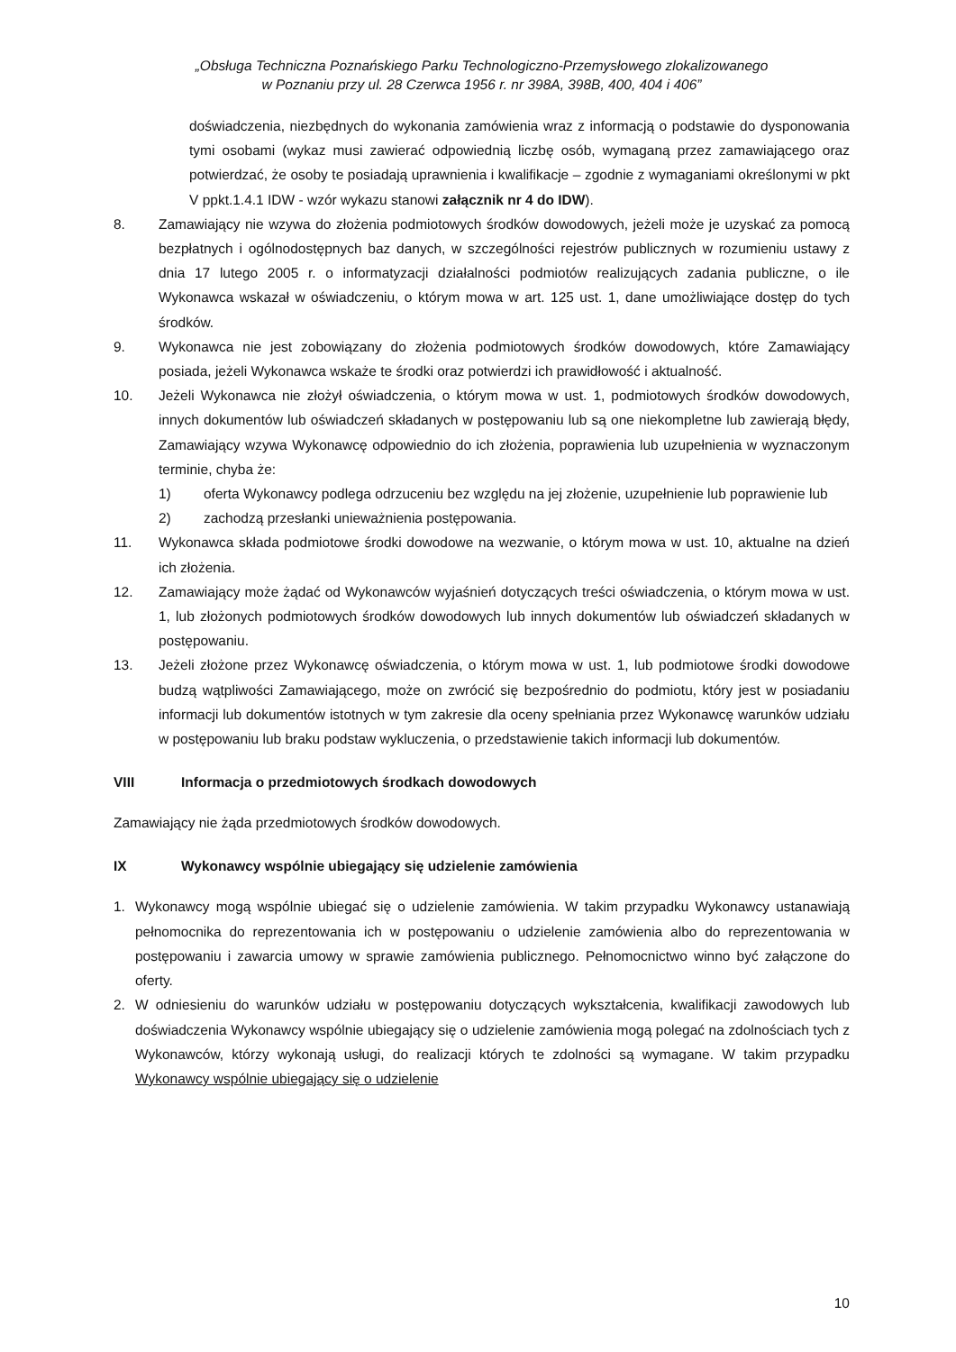„Obsługa Techniczna Poznańskiego Parku Technologiczno-Przemysłowego zlokalizowanego
w Poznaniu przy ul. 28 Czerwca 1956 r. nr 398A, 398B, 400, 404 i 406”
doświadczenia, niezbędnych do wykonania zamówienia wraz z informacją o podstawie do dysponowania tymi osobami (wykaz musi zawierać odpowiednią liczbę osób, wymaganą przez zamawiającego oraz potwierdzać, że osoby te posiadają uprawnienia i kwalifikacje – zgodnie z wymaganiami określonymi w pkt V ppkt.1.4.1 IDW - wzór wykazu stanowi załącznik nr 4 do IDW).
8. Zamawiający nie wzywa do złożenia podmiotowych środków dowodowych, jeżeli może je uzyskać za pomocą bezpłatnych i ogólnodostępnych baz danych, w szczególności rejestrów publicznych w rozumieniu ustawy z dnia 17 lutego 2005 r. o informatyzacji działalności podmiotów realizujących zadania publiczne, o ile Wykonawca wskazał w oświadczeniu, o którym mowa w art. 125 ust. 1, dane umożliwiające dostęp do tych środków.
9. Wykonawca nie jest zobowiązany do złożenia podmiotowych środków dowodowych, które Zamawiający posiada, jeżeli Wykonawca wskaże te środki oraz potwierdzi ich prawidłowość i aktualność.
10. Jeżeli Wykonawca nie złożył oświadczenia, o którym mowa w ust. 1, podmiotowych środków dowodowych, innych dokumentów lub oświadczeń składanych w postępowaniu lub są one niekompletne lub zawierają błędy, Zamawiający wzywa Wykonawcę odpowiednio do ich złożenia, poprawienia lub uzupełnienia w wyznaczonym terminie, chyba że:
1) oferta Wykonawcy podlega odrzuceniu bez względu na jej złożenie, uzupełnienie lub poprawienie lub
2) zachodzą przesłanki unieważnienia postępowania.
11. Wykonawca składa podmiotowe środki dowodowe na wezwanie, o którym mowa w ust. 10, aktualne na dzień ich złożenia.
12. Zamawiający może żądać od Wykonawców wyjaśnień dotyczących treści oświadczenia, o którym mowa w ust. 1, lub złożonych podmiotowych środków dowodowych lub innych dokumentów lub oświadczeń składanych w postępowaniu.
13. Jeżeli złożone przez Wykonawcę oświadczenia, o którym mowa w ust. 1, lub podmiotowe środki dowodowe budzą wątpliwości Zamawiającego, może on zwrócić się bezpośrednio do podmiotu, który jest w posiadaniu informacji lub dokumentów istotnych w tym zakresie dla oceny spełniania przez Wykonawcę warunków udziału w postępowaniu lub braku podstaw wykluczenia, o przedstawienie takich informacji lub dokumentów.
VIII Informacja o przedmiotowych środkach dowodowych
Zamawiający nie żąda przedmiotowych środków dowodowych.
IX Wykonawcy wspólnie ubiegający się udzielenie zamówienia
1. Wykonawcy mogą wspólnie ubiegać się o udzielenie zamówienia. W takim przypadku Wykonawcy ustanawiają pełnomocnika do reprezentowania ich w postępowaniu o udzielenie zamówienia albo do reprezentowania w postępowaniu i zawarcia umowy w sprawie zamówienia publicznego. Pełnomocnictwo winno być załączone do oferty.
2. W odniesieniu do warunków udziału w postępowaniu dotyczących wykształcenia, kwalifikacji zawodowych lub doświadczenia Wykonawcy wspólnie ubiegający się o udzielenie zamówienia mogą polegać na zdolnościach tych z Wykonawców, którzy wykonają usługi, do realizacji których te zdolności są wymagane. W takim przypadku Wykonawcy wspólnie ubiegający się o udzielenie
10